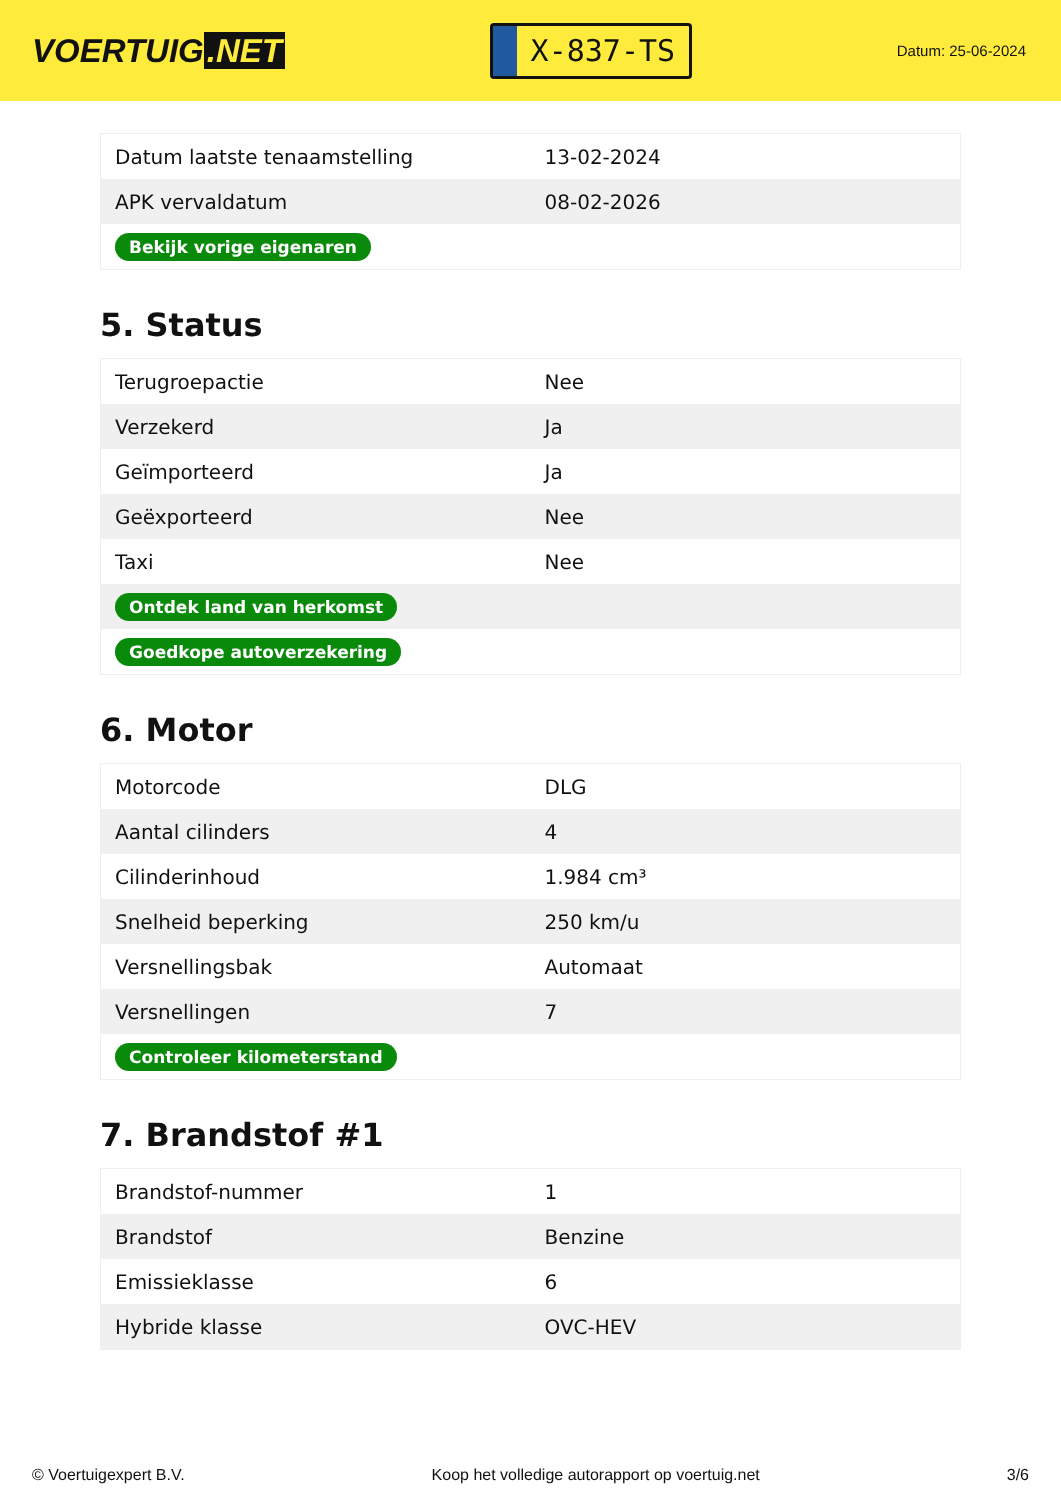VOERTUIG.NET
X-837-TS
Datum: 25-06-2024
| Datum laatste tenaamstelling | 13-02-2024 |
| APK vervaldatum | 08-02-2026 |
| Bekijk vorige eigenaren | |
5. Status
| Terugroepactie | Nee |
| Verzekerd | Ja |
| Geïmporteerd | Ja |
| Geëxporteerd | Nee |
| Taxi | Nee |
| Ontdek land van herkomst | |
| Goedkope autoverzekering | |
6. Motor
| Motorcode | DLG |
| Aantal cilinders | 4 |
| Cilinderinhoud | 1.984 cm³ |
| Snelheid beperking | 250 km/u |
| Versnellingsbak | Automaat |
| Versnellingen | 7 |
| Controleer kilometerstand | |
7. Brandstof #1
| Brandstof-nummer | 1 |
| Brandstof | Benzine |
| Emissieklasse | 6 |
| Hybride klasse | OVC-HEV |
© Voertuigexpert B.V. Koop het volledige autorapport op voertuig.net 3/6